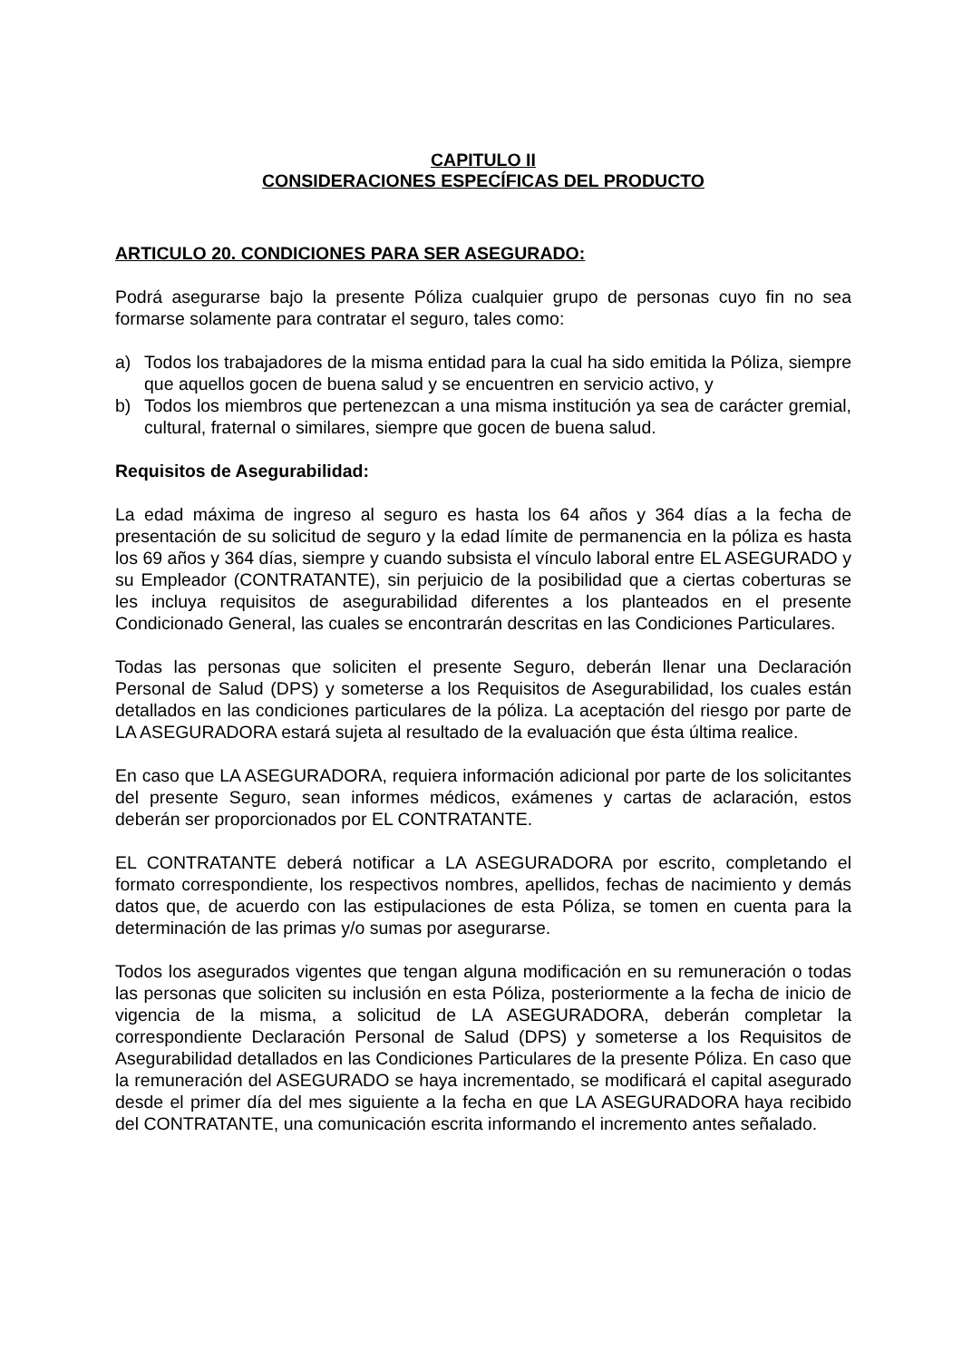CAPITULO II
CONSIDERACIONES ESPECÍFICAS DEL PRODUCTO
ARTICULO 20. CONDICIONES PARA SER ASEGURADO:
Podrá asegurarse bajo la presente Póliza cualquier grupo de personas cuyo fin no sea formarse solamente para contratar el seguro, tales como:
a) Todos los trabajadores de la misma entidad para la cual ha sido emitida la Póliza, siempre que aquellos gocen de buena salud y se encuentren en servicio activo, y
b) Todos los miembros que pertenezcan a una misma institución ya sea de carácter gremial, cultural, fraternal o similares, siempre que gocen de buena salud.
Requisitos de Asegurabilidad:
La edad máxima de ingreso al seguro es hasta los 64 años y 364 días a la fecha de presentación de su solicitud de seguro y la edad límite de permanencia en la póliza es hasta los 69 años y 364 días, siempre y cuando subsista el vínculo laboral entre EL ASEGURADO y su Empleador (CONTRATANTE), sin perjuicio de la posibilidad que a ciertas coberturas se les incluya requisitos de asegurabilidad diferentes a los planteados en el presente Condicionado General, las cuales se encontrarán descritas en las Condiciones Particulares.
Todas las personas que soliciten el presente Seguro, deberán llenar una Declaración Personal de Salud (DPS) y someterse a los Requisitos de Asegurabilidad, los cuales están detallados en las condiciones particulares de la póliza. La aceptación del riesgo por parte de LA ASEGURADORA estará sujeta al resultado de la evaluación que ésta última realice.
En caso que LA ASEGURADORA, requiera información adicional por parte de los solicitantes del presente Seguro, sean informes médicos, exámenes y cartas de aclaración, estos deberán ser proporcionados por EL CONTRATANTE.
EL CONTRATANTE deberá notificar a LA ASEGURADORA por escrito, completando el formato correspondiente, los respectivos nombres, apellidos, fechas de nacimiento y demás datos que, de acuerdo con las estipulaciones de esta Póliza, se tomen en cuenta para la determinación de las primas y/o sumas por asegurarse.
Todos los asegurados vigentes que tengan alguna modificación en su remuneración o todas las personas que soliciten su inclusión en esta Póliza, posteriormente a la fecha de inicio de vigencia de la misma, a solicitud de LA ASEGURADORA, deberán completar la correspondiente Declaración Personal de Salud (DPS) y someterse a los Requisitos de Asegurabilidad detallados en las Condiciones Particulares de la presente Póliza. En caso que la remuneración del ASEGURADO se haya incrementado, se modificará el capital asegurado desde el primer día del mes siguiente a la fecha en que LA ASEGURADORA haya recibido del CONTRATANTE, una comunicación escrita informando el incremento antes señalado.